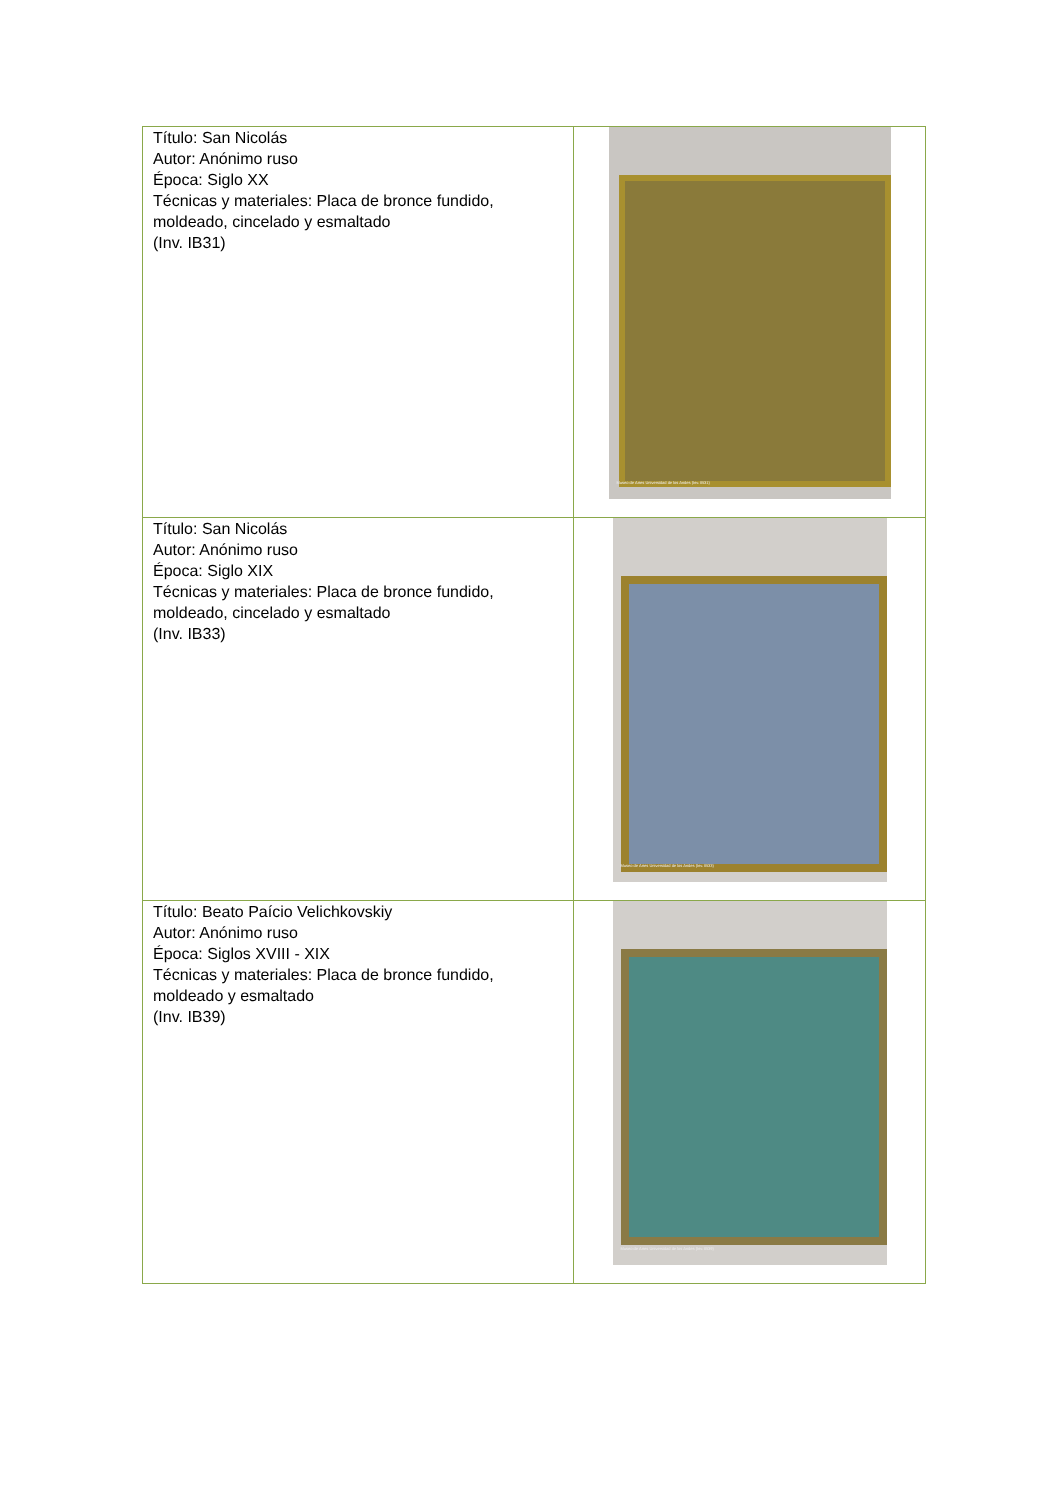| Título: San Nicolás Autor: Anónimo ruso Época: Siglo XX Técnicas y materiales: Placa de bronce fundido, moldeado, cincelado y esmaltado (Inv. IB31) | Museo de Artes Universidad de los Andes (Inv. IB31) |
| Título: San Nicolás Autor: Anónimo ruso Época: Siglo XIX Técnicas y materiales: Placa de bronce fundido, moldeado, cincelado y esmaltado (Inv. IB33) | Museo de Artes Universidad de los Andes (Inv. IB33) |
| Título: Beato Paício Velichkovskiy Autor: Anónimo ruso Época: Siglos XVIII - XIX Técnicas y materiales: Placa de bronce fundido, moldeado y esmaltado (Inv. IB39) | Museo de Artes Universidad de los Andes (Inv. IB39) |